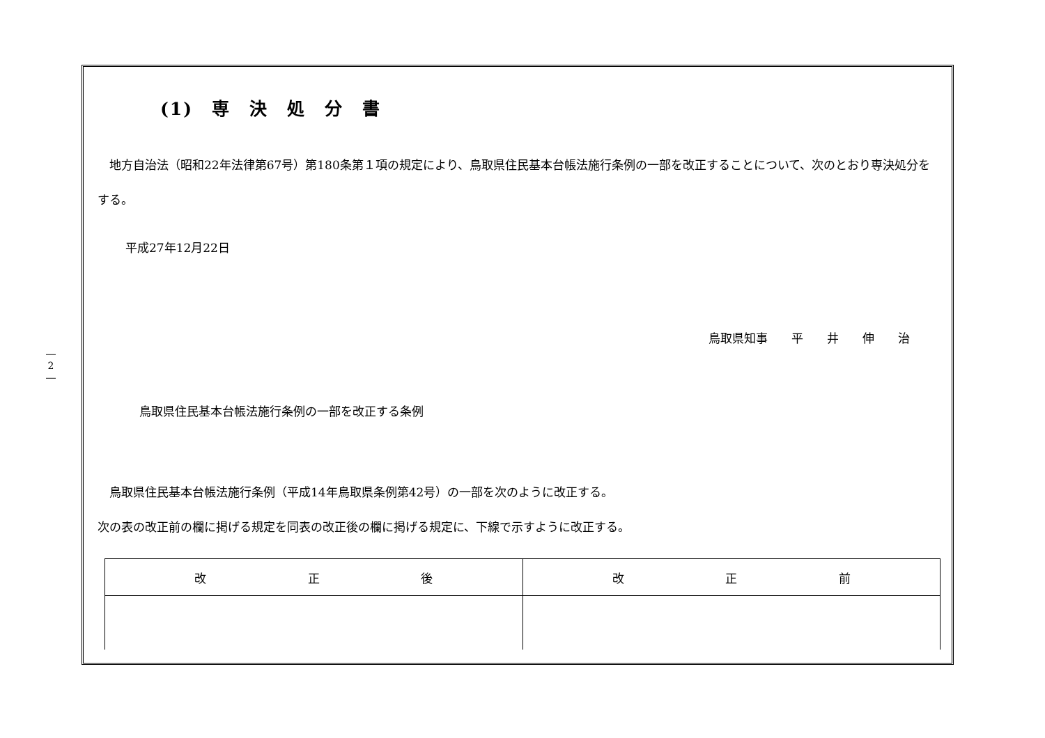―
2
―
(1)　専　決　処　分　書
地方自治法（昭和22年法律第67号）第180条第１項の規定により、鳥取県住民基本台帳法施行条例の一部を改正することについて、次のとおり専決処分をする。
平成27年12月22日
鳥取県知事　　平　　井　　伸　　治
鳥取県住民基本台帳法施行条例の一部を改正する条例
鳥取県住民基本台帳法施行条例（平成14年鳥取県条例第42号）の一部を次のように改正する。
次の表の改正前の欄に掲げる規定を同表の改正後の欄に掲げる規定に、下線で示すように改正する。
| 改 正 後 | 改 正 前 |
| --- | --- |